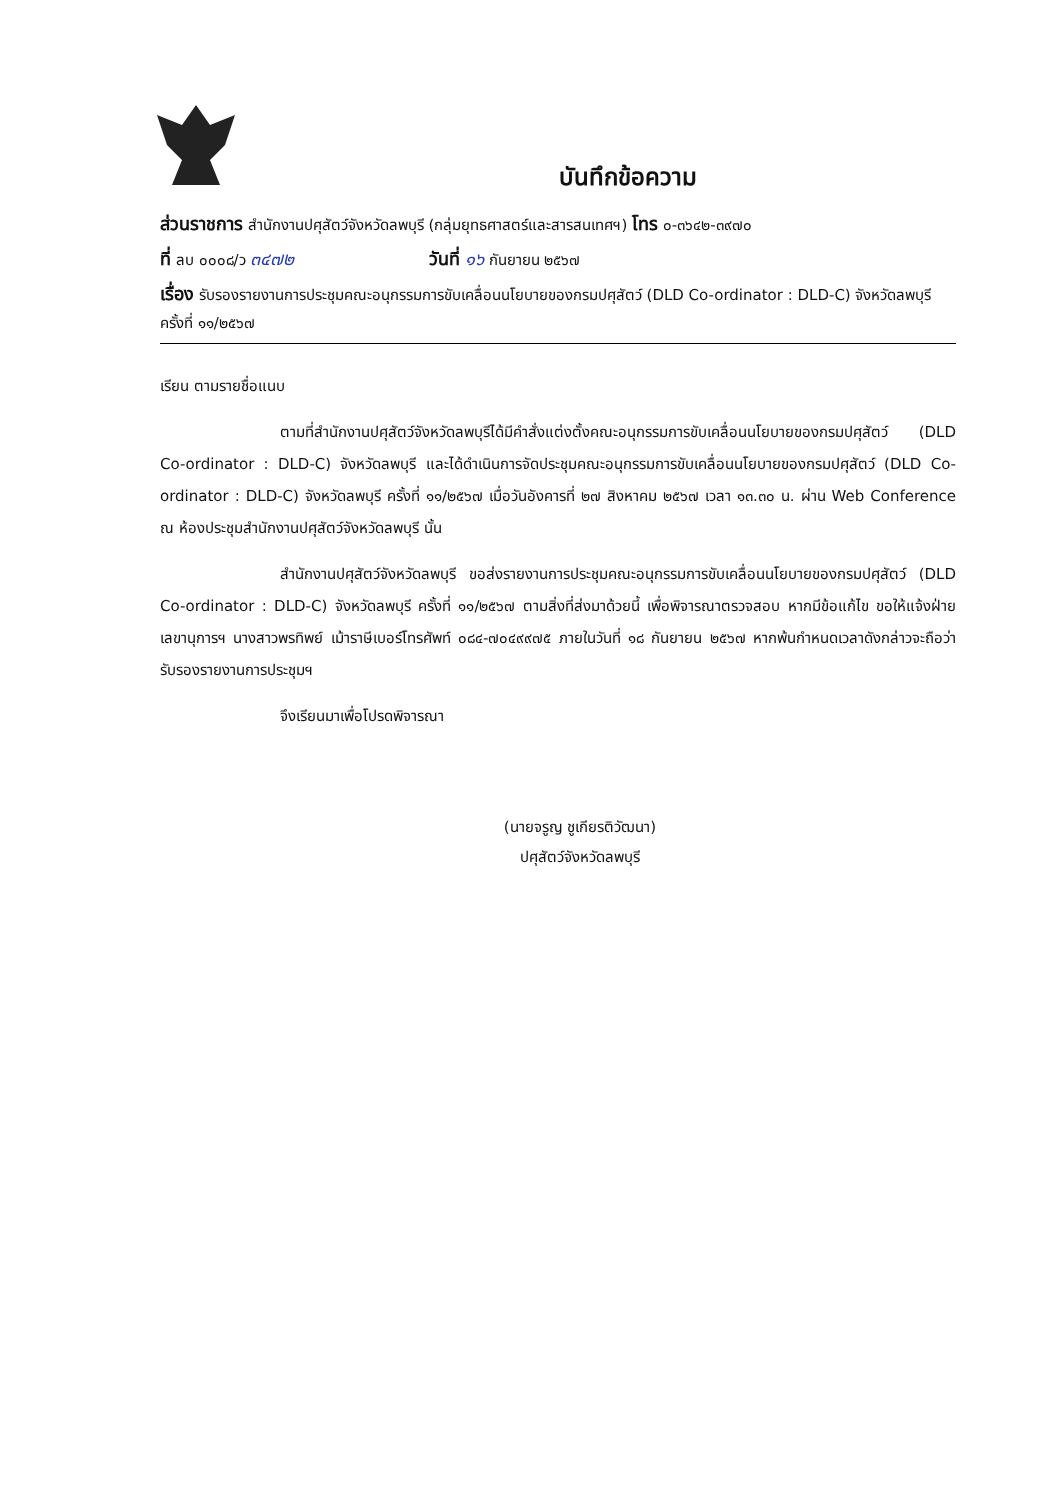บันทึกข้อความ
ส่วนราชการ สำนักงานปศุสัตว์จังหวัดลพบุรี (กลุ่มยุทธศาสตร์และสารสนเทศฯ) โทร ๐-๓๖๔๒-๓๙๗๐
ที่ ลบ ๐๐๐๘/ว ๓๔๗๒ วันที่ ๑๖ กันยายน ๒๕๖๗
เรื่อง รับรองรายงานการประชุมคณะอนุกรรมการขับเคลื่อนนโยบายของกรมปศุสัตว์ (DLD Co-ordinator : DLD-C) จังหวัดลพบุรี ครั้งที่ ๑๑/๒๕๖๗
เรียน ตามรายชื่อแนบ
ตามที่สำนักงานปศุสัตว์จังหวัดลพบุรีได้มีคำสั่งแต่งตั้งคณะอนุกรรมการขับเคลื่อนนโยบายของกรมปศุสัตว์ (DLD Co-ordinator : DLD-C) จังหวัดลพบุรี และได้ดำเนินการจัดประชุมคณะอนุกรรมการขับเคลื่อนนโยบายของกรมปศุสัตว์ (DLD Co-ordinator : DLD-C) จังหวัดลพบุรี ครั้งที่ ๑๑/๒๕๖๗ เมื่อวันอังคารที่ ๒๗ สิงหาคม ๒๕๖๗ เวลา ๑๓.๓๐ น. ผ่าน Web Conference ณ ห้องประชุมสำนักงานปศุสัตว์จังหวัดลพบุรี นั้น
สำนักงานปศุสัตว์จังหวัดลพบุรี ขอส่งรายงานการประชุมคณะอนุกรรมการขับเคลื่อนนโยบายของกรมปศุสัตว์ (DLD Co-ordinator : DLD-C) จังหวัดลพบุรี ครั้งที่ ๑๑/๒๕๖๗ ตามสิ่งที่ส่งมาด้วยนี้ เพื่อพิจารณาตรวจสอบ หากมีข้อแก้ไข ขอให้แจ้งฝ่ายเลขานุการฯ นางสาวพรทิพย์ เม้าราษีเบอร์โทรศัพท์ ๐๘๔-๗๐๔๙๙๗๕ ภายในวันที่ ๑๘ กันยายน ๒๕๖๗ หากพ้นกำหนดเวลาดังกล่าวจะถือว่ารับรองรายงานการประชุมฯ
จึงเรียนมาเพื่อโปรดพิจารณา
(นายจรูญ ชูเกียรติวัฒนา)
ปศุสัตว์จังหวัดลพบุรี